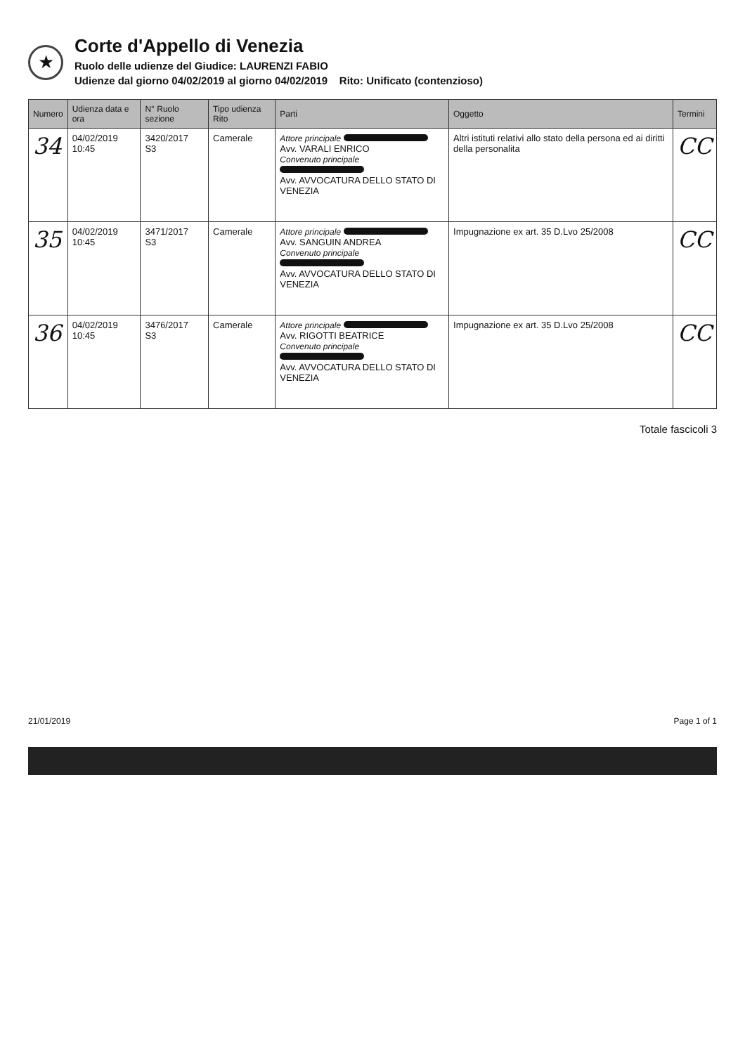★
Corte d'Appello di Venezia
Ruolo delle udienze del Giudice: LAURENZI FABIO
Udienze dal giorno 04/02/2019 al giorno 04/02/2019 Rito: Unificato (contenzioso)
| Numero | Udienza data e ora | N° Ruolo sezione | Tipo udienza Rito | Parti | Oggetto | Termini |
| --- | --- | --- | --- | --- | --- | --- |
| 34 | 04/02/2019 10:45 | 3420/2017 S3 | Camerale | Attore principale Avv. VARALI ENRICO Convenuto principale Avv. AVVOCATURA DELLO STATO DI VENEZIA | Altri istituti relativi allo stato della persona ed ai diritti della personalita | CC |
| 35 | 04/02/2019 10:45 | 3471/2017 S3 | Camerale | Attore principale Avv. SANGUIN ANDREA Convenuto principale Avv. AVVOCATURA DELLO STATO DI VENEZIA | Impugnazione ex art. 35 D.Lvo 25/2008 | CC |
| 36 | 04/02/2019 10:45 | 3476/2017 S3 | Camerale | Attore principale Avv. RIGOTTI BEATRICE Convenuto principale Avv. AVVOCATURA DELLO STATO DI VENEZIA | Impugnazione ex art. 35 D.Lvo 25/2008 | CC |
Totale fascicoli 3
21/01/2019 Page 1 of 1